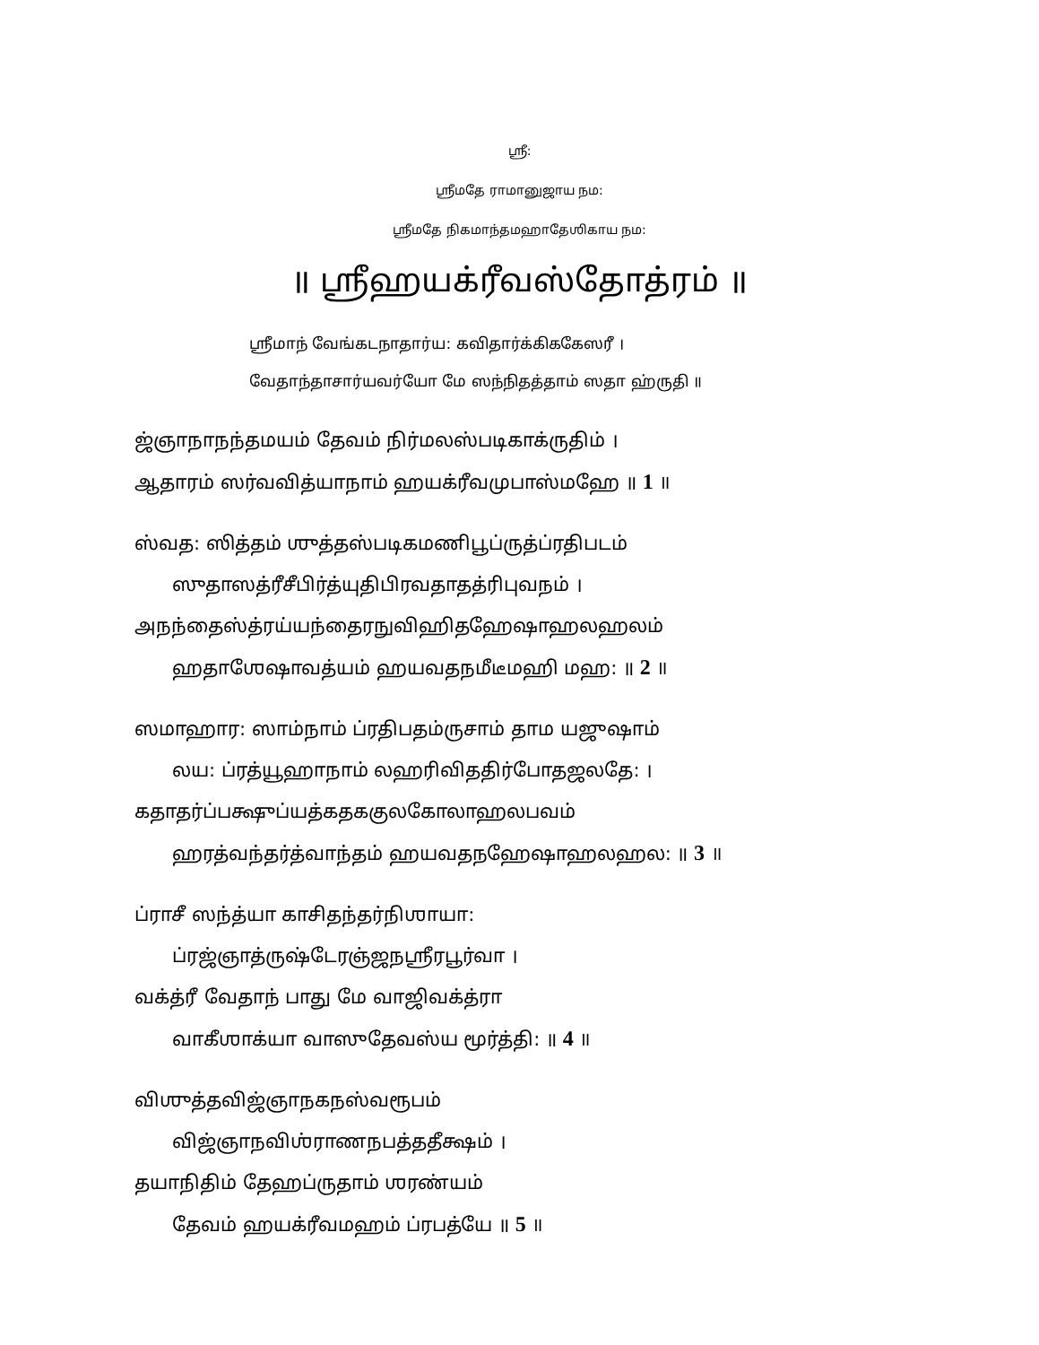ஶ்ரீ:
ஶ்ரீமதே ராமானுஜாய நம:
ஶ்ரீமதே நிகமாந்தமஹாதேஶிகாய நம:
॥ ஶ்ரீஹயக்ரீவஸ்தோத்ரம் ॥
ஶ்ரீமாந் வேங்கடநாதார்ய: கவிதார்க்கிககேஸரீ ।
வேதாந்தாசார்யவர்யோ மே ஸந்நிதத்தாம் ஸதா ஹ்ருதி ॥
ஜ்ஞாநாநந்தமயம் தேவம் நிர்மலஸ்படிகாக்ருதிம் ।
ஆதாரம் ஸர்வவித்யாநாம் ஹயக்ரீவமுபாஸ்மஹே ॥ 1 ॥
ஸ்வத: ஸித்தம் ஶுத்தஸ்படிகமணிபூப்ருத்ப்ரதிபடம்
ஸுதாஸத்ரீசீபிர்த்யுதிபிரவதாதத்ரிபுவநம் ।
அநந்தைஸ்த்ரய்யந்தைரநுவிஹிதஹேஷாஹலஹலம்
ஹதாஶேஷாவத்யம் ஹயவதநமீடீமஹி மஹ: ॥ 2 ॥
ஸமாஹார: ஸாம்நாம் ப்ரதிபதம்ருசாம் தாம யஜுஷாம்
லய: ப்ரத்யூஹாநாம் லஹரிவிததிர்போதஜலதே: ।
கதாதர்ப்பக்ஷுப்யத்கதககுலகோலாஹலபவம்
ஹரத்வந்தர்த்வாந்தம் ஹயவதநஹேஷாஹலஹல: ॥ 3 ॥
ப்ராசீ ஸந்த்யா காசிதந்தர்நிஶாயா:
ப்ரஜ்ஞாத்ருஷ்டேரஞ்ஜநஶ்ரீரபூர்வா ।
வக்த்ரீ வேதாந் பாது மே வாஜிவக்த்ரா
வாகீஶாக்யா வாஸுதேவஸ்ய மூர்த்தி: ॥ 4 ॥
விஶுத்தவிஜ்ஞாநகநஸ்வரூபம்
விஜ்ஞாநவிஶ்ராணநபத்ததீக்ஷம் ।
தயாநிதிம் தேஹப்ருதாம் ஶரண்யம்
தேவம் ஹயக்ரீவமஹம் ப்ரபத்யே ॥ 5 ॥